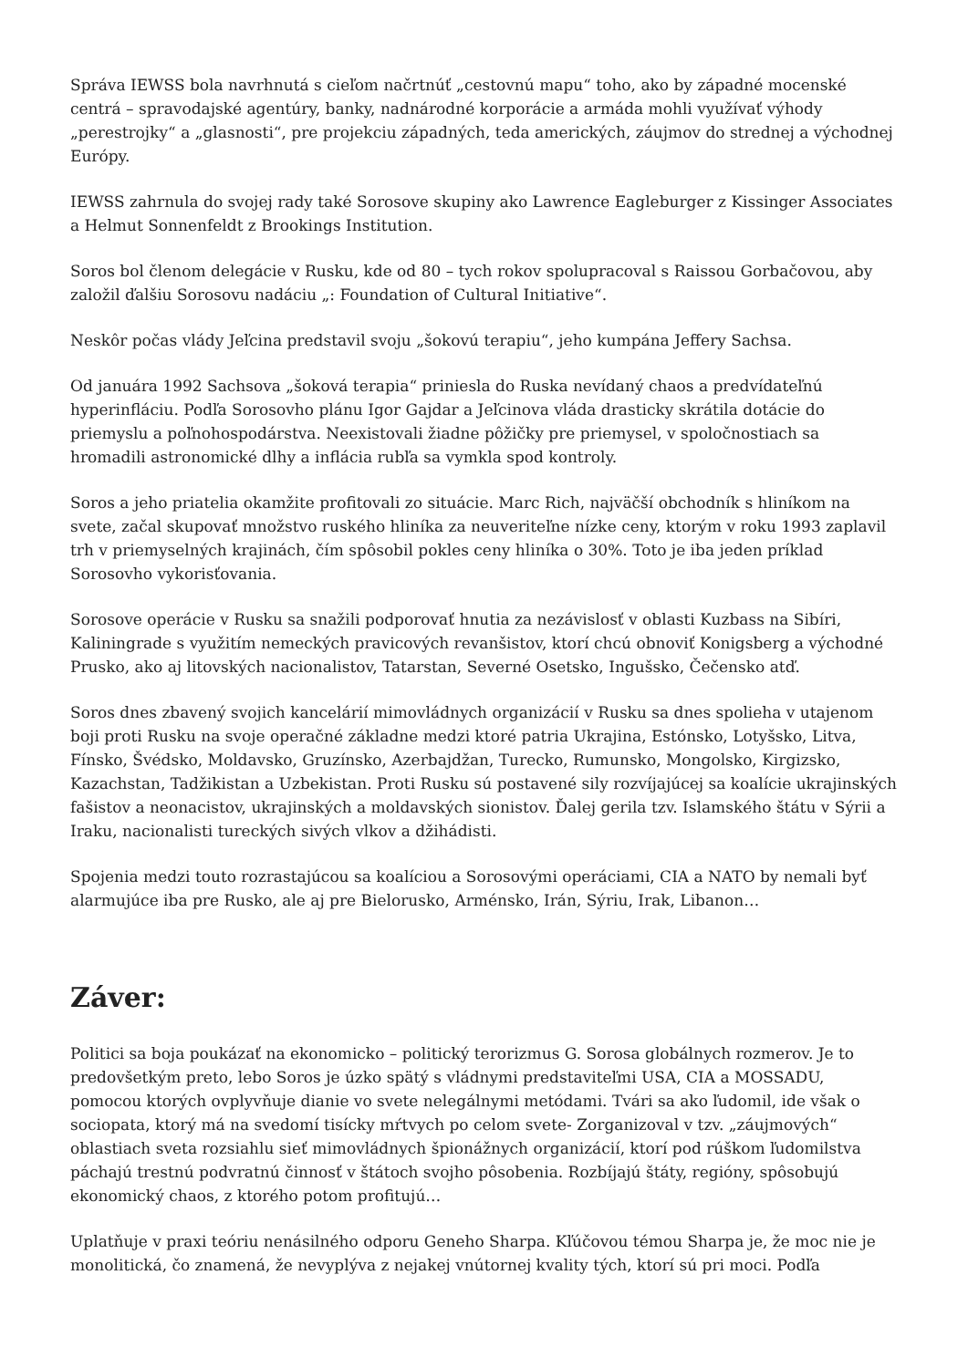Správa IEWSS bola navrhnutá s cieľom načrtnúť „cestovnú mapu“ toho, ako by západné mocenské centrá – spravodajské agentúry, banky, nadnárodné korporácie a armáda mohli využívať výhody „perestrojky“ a „glasnosti“, pre projekciu západných, teda amerických, záujmov do strednej a východnej Európy.
IEWSS zahrnula do svojej rady také Sorosove skupiny ako Lawrence Eagleburger z Kissinger Associates a Helmut Sonnenfeldt z Brookings Institution.
Soros bol členom delegácie v Rusku, kde od 80 – tych rokov spolupracoval s Raissou Gorbačovou, aby založil ďalšiu Sorosovu nadáciu „: Foundation of Cultural Initiative“.
Neskôr počas vlády Jeľcina predstavil svoju „šokovú terapiu“, jeho kumpána Jeffery Sachsa.
Od januára 1992 Sachsova „šoková terapia“ priniesla do Ruska nevídaný chaos a predvídateľnú hyperinfláciu. Podľa Sorosovho plánu Igor Gajdar a Jeľcinova vláda drasticky skrátila dotácie do priemyslu a poľnohospodárstva. Neexistovali žiadne pôžičky pre priemysel, v spoločnostiach sa hromadili astronomické dlhy a inflácia rubľa sa vymkla spod kontroly.
Soros a jeho priatelia okamžite profitovali zo situácie. Marc Rich, najväčší obchodník s hliníkom na svete, začal skupovať množstvo ruského hliníka za neuveriteľne nízke ceny, ktorým v roku 1993 zaplavil trh v priemyselných krajinách, čím spôsobil pokles ceny hliníka o 30%. Toto je iba jeden príklad Sorosovho vykorisťovania.
Sorosove operácie v Rusku sa snažili podporovať hnutia za nezávislosť v oblasti Kuzbass na Sibíri, Kaliningrade s využitím nemeckých pravicových revanšistov, ktorí chcú obnoviť Konigsberg a východné Prusko, ako aj litovských nacionalistov, Tatarstan, Severné Osetsko, Ingušsko, Čečensko atď.
Soros dnes zbavený svojich kancelárií mimovládnych organizácií v Rusku sa dnes spolieha v utajenom boji proti Rusku na svoje operačné základne medzi ktoré patria Ukrajina, Estónsko, Lotyšsko, Litva, Fínsko, Švédsko, Moldavsko, Gruzínsko, Azerbajdžan, Turecko, Rumunsko, Mongolsko, Kirgizsko, Kazachstan, Tadžikistan a Uzbekistan. Proti Rusku sú postavené sily rozvíjajúcej sa koalície ukrajinských fašistov a neonacistov, ukrajinských a moldavských sionistov. Ďalej gerila tzv. Islamského štátu v Sýrii a Iraku, nacionalisti tureckých sivých vlkov a džihádisti.
Spojenia medzi touto rozrastajúcou sa koalíciou a Sorosovými operáciami, CIA a NATO by nemali byť alarmujúce iba pre Rusko, ale aj pre Bielorusko, Arménsko, Irán, Sýriu, Irak, Libanon…
Záver:
Politici sa boja poukázať na ekonomicko – politický terorizmus G. Sorosa globálnych rozmerov. Je to predovšetkým preto, lebo Soros je úzko spätý s vládnymi predstaviteľmi USA, CIA a MOSSADU, pomocou ktorých ovplyvňuje dianie vo svete nelegálnymi metódami. Tvári sa ako ľudomil, ide však o sociopata, ktorý má na svedomí tisícky mŕtvych po celom svete- Zorganizoval v tzv. „záujmových“ oblastiach sveta rozsiahlu sieť mimovládnych špionážnych organizácií, ktorí pod rúškom ľudomilstva páchajú trestnú podvratnú činnosť v štátoch svojho pôsobenia. Rozbíjajú štáty, regióny, spôsobujú ekonomický chaos, z ktorého potom profitujú…
Uplatňuje v praxi teóriu nenásilného odporu Geneho Sharpa. Kľúčovou témou Sharpa je, že moc nie je monolitická, čo znamená, že nevyplýva z nejakej vnútornej kvality tých, ktorí sú pri moci. Podľa